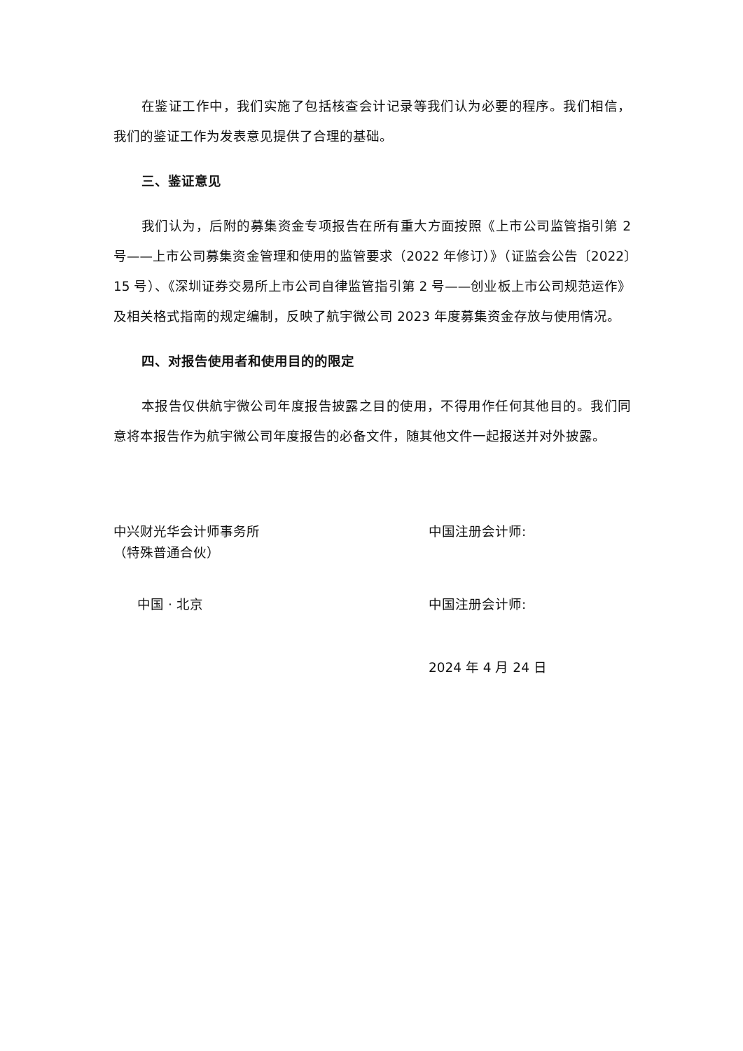在鉴证工作中，我们实施了包括核查会计记录等我们认为必要的程序。我们相信，我们的鉴证工作为发表意见提供了合理的基础。
三、鉴证意见
我们认为，后附的募集资金专项报告在所有重大方面按照《上市公司监管指引第 2 号——上市公司募集资金管理和使用的监管要求（2022 年修订）》（证监会公告〔2022〕15 号）、《深圳证券交易所上市公司自律监管指引第 2 号——创业板上市公司规范运作》及相关格式指南的规定编制，反映了航宇微公司 2023 年度募集资金存放与使用情况。
四、对报告使用者和使用目的的限定
本报告仅供航宇微公司年度报告披露之目的使用，不得用作任何其他目的。我们同意将本报告作为航宇微公司年度报告的必备文件，随其他文件一起报送并对外披露。
中兴财光华会计师事务所
（特殊普通合伙）
中国 · 北京
中国注册会计师:
中国注册会计师:
2024 年 4 月 24 日